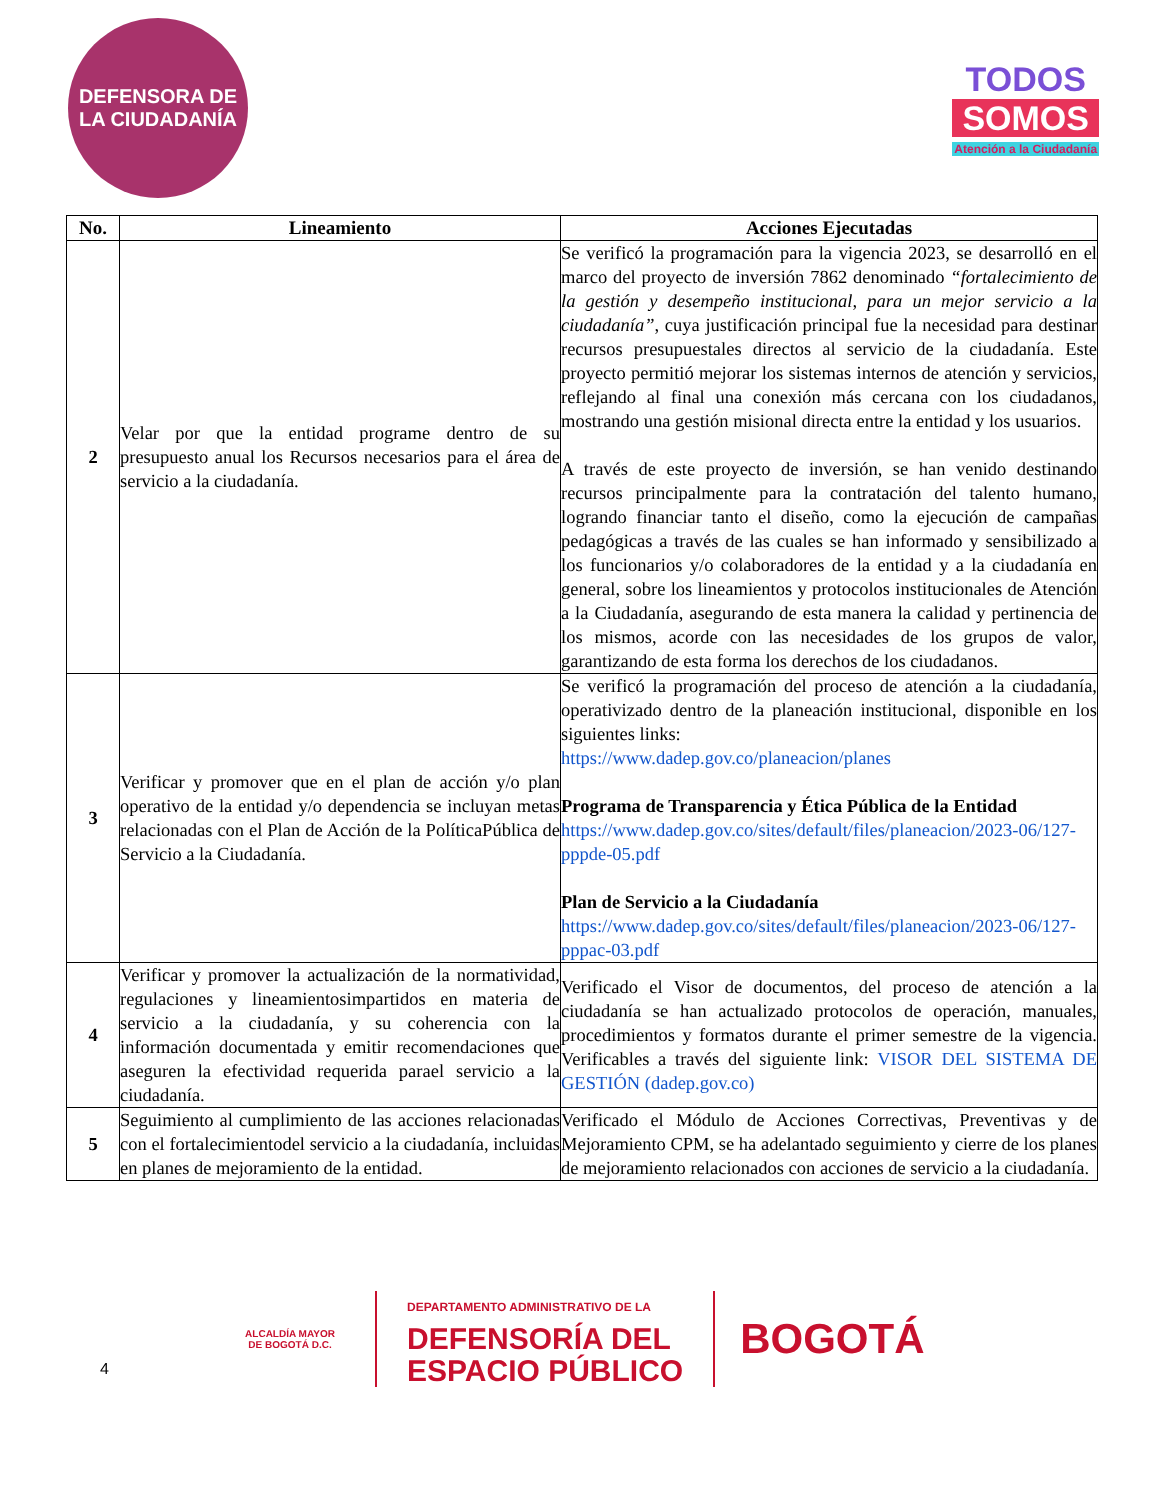DEFENSORA DE LA CIUDADANÍA
TODOS
SOMOS
Atención a la Ciudadanía
| No. | Lineamiento | Acciones Ejecutadas |
| --- | --- | --- |
| 2 | Velar por que la entidad programe dentro de su presupuesto anual los Recursos necesarios para el área de servicio a la ciudadanía. | Se verificó la programación para la vigencia 2023, se desarrolló en el marco del proyecto de inversión 7862 denominado “fortalecimiento de la gestión y desempeño institucional, para un mejor servicio a la ciudadanía” , cuya justificación principal fue la necesidad para destinar recursos presupuestales directos al servicio de la ciudadanía. Este proyecto permitió mejorar los sistemas internos de atención y servicios, reflejando al final una conexión más cercana con los ciudadanos, mostrando una gestión misional directa entre la entidad y los usuarios. A través de este proyecto de inversión, se han venido destinando recursos principalmente para la contratación del talento humano, logrando financiar tanto el diseño, como la ejecución de campañas pedagógicas a través de las cuales se han informado y sensibilizado a los funcionarios y/o colaboradores de la entidad y a la ciudadanía en general, sobre los lineamientos y protocolos institucionales de Atención a la Ciudadanía, asegurando de esta manera la calidad y pertinencia de los mismos, acorde con las necesidades de los grupos de valor, garantizando de esta forma los derechos de los ciudadanos. |
| 3 | Verificar y promover que en el plan de acción y/o plan operativo de la entidad y/o dependencia se incluyan metas relacionadas con el Plan de Acción de la PolíticaPública de Servicio a la Ciudadanía. | Se verificó la programación del proceso de atención a la ciudadanía, operativizado dentro de la planeación institucional, disponible en los siguientes links: https://www.dadep.gov.co/planeacion/planes Programa de Transparencia y Ética Pública de la Entidad https://www.dadep.gov.co/sites/default/files/planeacion/2023-06/127-pppde-05.pdf Plan de Servicio a la Ciudadanía https://www.dadep.gov.co/sites/default/files/planeacion/2023-06/127-pppac-03.pdf |
| 4 | Verificar y promover la actualización de la normatividad, regulaciones y lineamientosimpartidos en materia de servicio a la ciudadanía, y su coherencia con la información documentada y emitir recomendaciones que aseguren la efectividad requerida parael servicio a la ciudadanía. | Verificado el Visor de documentos, del proceso de atención a la ciudadanía se han actualizado protocolos de operación, manuales, procedimientos y formatos durante el primer semestre de la vigencia. Verificables a través del siguiente link: VISOR DEL SISTEMA DE GESTIÓN (dadep.gov.co) |
| 5 | Seguimiento al cumplimiento de las acciones relacionadas con el fortalecimientodel servicio a la ciudadanía, incluidas en planes de mejoramiento de la entidad. | Verificado el Módulo de Acciones Correctivas, Preventivas y de Mejoramiento CPM, se ha adelantado seguimiento y cierre de los planes de mejoramiento relacionados con acciones de servicio a la ciudadanía. |
4
ALCALDÍA MAYOR
DE BOGOTÁ D.C.
DEPARTAMENTO ADMINISTRATIVO DE LA
DEFENSORÍA DEL
ESPACIO PÚBLICO
BOGOTÁ